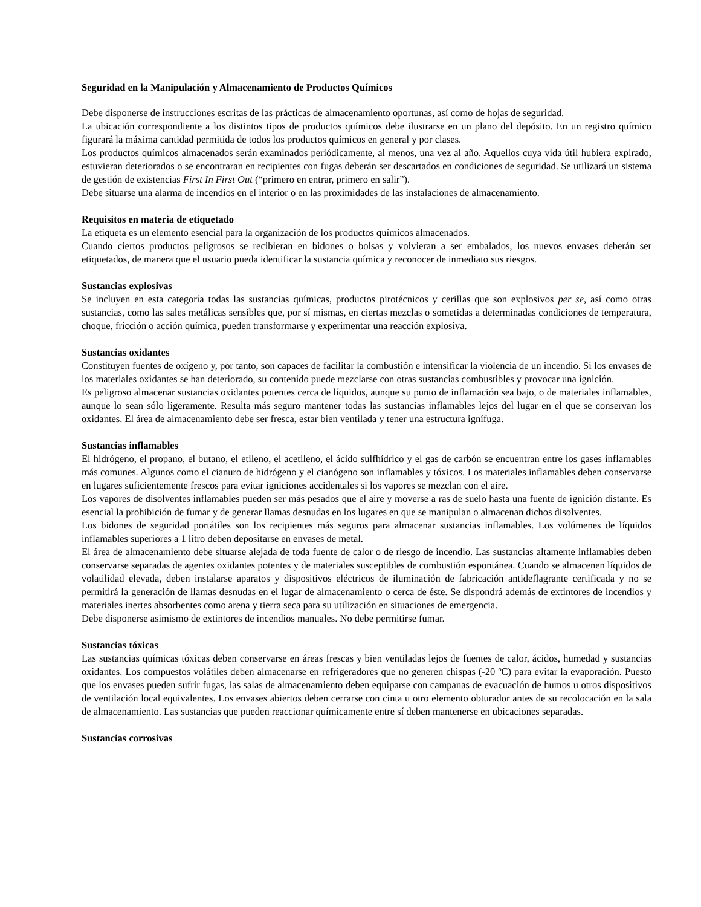Seguridad en la Manipulación y Almacenamiento de Productos Químicos
Debe disponerse de instrucciones escritas de las prácticas de almacenamiento oportunas, así como de hojas de seguridad.
La ubicación correspondiente a los distintos tipos de productos químicos debe ilustrarse en un plano del depósito. En un registro químico figurará la máxima cantidad permitida de todos los productos químicos en general y por clases.
Los productos químicos almacenados serán examinados periódicamente, al menos, una vez al año. Aquellos cuya vida útil hubiera expirado, estuvieran deteriorados o se encontraran en recipientes con fugas deberán ser descartados en condiciones de seguridad. Se utilizará un sistema de gestión de existencias First In First Out (“primero en entrar, primero en salir”).
Debe situarse una alarma de incendios en el interior o en las proximidades de las instalaciones de almacenamiento.
Requisitos en materia de etiquetado
La etiqueta es un elemento esencial para la organización de los productos químicos almacenados.
Cuando ciertos productos peligrosos se recibieran en bidones o bolsas y volvieran a ser embalados, los nuevos envases deberán ser etiquetados, de manera que el usuario pueda identificar la sustancia química y reconocer de inmediato sus riesgos.
Sustancias explosivas
Se incluyen en esta categoría todas las sustancias químicas, productos pirotécnicos y cerillas que son explosivos per se, así como otras sustancias, como las sales metálicas sensibles que, por sí mismas, en ciertas mezclas o sometidas a determinadas condiciones de temperatura, choque, fricción o acción química, pueden transformarse y experimentar una reacción explosiva.
Sustancias oxidantes
Constituyen fuentes de oxígeno y, por tanto, son capaces de facilitar la combustión e intensificar la violencia de un incendio. Si los envases de los materiales oxidantes se han deteriorado, su contenido puede mezclarse con otras sustancias combustibles y provocar una ignición.
Es peligroso almacenar sustancias oxidantes potentes cerca de líquidos, aunque su punto de inflamación sea bajo, o de materiales inflamables, aunque lo sean sólo ligeramente. Resulta más seguro mantener todas las sustancias inflamables lejos del lugar en el que se conservan los oxidantes. El área de almacenamiento debe ser fresca, estar bien ventilada y tener una estructura ignífuga.
Sustancias inflamables
El hidrógeno, el propano, el butano, el etileno, el acetileno, el ácido sulfhídrico y el gas de carbón se encuentran entre los gases inflamables más comunes. Algunos como el cianuro de hidrógeno y el cianógeno son inflamables y tóxicos. Los materiales inflamables deben conservarse en lugares suficientemente frescos para evitar igniciones accidentales si los vapores se mezclan con el aire.
Los vapores de disolventes inflamables pueden ser más pesados que el aire y moverse a ras de suelo hasta una fuente de ignición distante. Es esencial la prohibición de fumar y de generar llamas desnudas en los lugares en que se manipulan o almacenan dichos disolventes.
Los bidones de seguridad portátiles son los recipientes más seguros para almacenar sustancias inflamables. Los volúmenes de líquidos inflamables superiores a 1 litro deben depositarse en envases de metal.
El área de almacenamiento debe situarse alejada de toda fuente de calor o de riesgo de incendio. Las sustancias altamente inflamables deben conservarse separadas de agentes oxidantes potentes y de materiales susceptibles de combustión espontánea. Cuando se almacenen líquidos de volatilidad elevada, deben instalarse aparatos y dispositivos eléctricos de iluminación de fabricación antideflagrante certificada y no se permitirá la generación de llamas desnudas en el lugar de almacenamiento o cerca de éste. Se dispondrá además de extintores de incendios y materiales inertes absorbentes como arena y tierra seca para su utilización en situaciones de emergencia.
Debe disponerse asimismo de extintores de incendios manuales. No debe permitirse fumar.
Sustancias tóxicas
Las sustancias químicas tóxicas deben conservarse en áreas frescas y bien ventiladas lejos de fuentes de calor, ácidos, humedad y sustancias oxidantes. Los compuestos volátiles deben almacenarse en refrigeradores que no generen chispas (-20 ºC) para evitar la evaporación. Puesto que los envases pueden sufrir fugas, las salas de almacenamiento deben equiparse con campanas de evacuación de humos u otros dispositivos de ventilación local equivalentes. Los envases abiertos deben cerrarse con cinta u otro elemento obturador antes de su recolocación en la sala de almacenamiento. Las sustancias que pueden reaccionar químicamente entre sí deben mantenerse en ubicaciones separadas.
Sustancias corrosivas